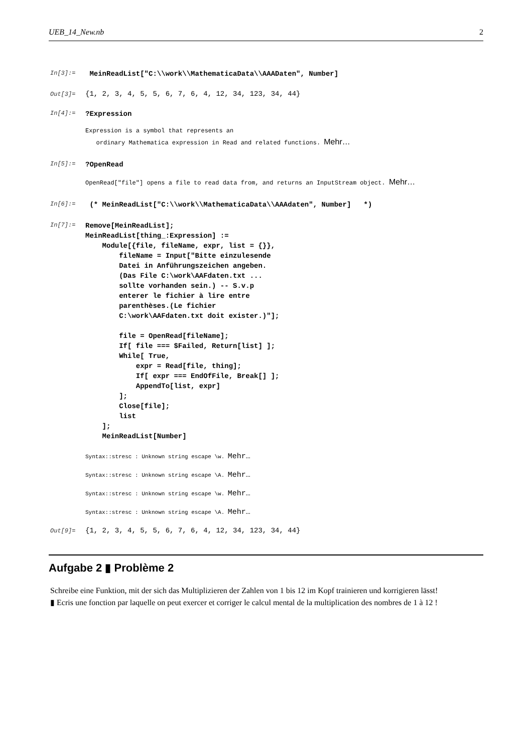UEB_14_New.nb 2
In[3]:=
MeinReadList["C:\\work\\MathematicaData\\AAADaten", Number]
Out[3]=
{1, 2, 3, 4, 5, 5, 6, 7, 6, 4, 12, 34, 123, 34, 44}
In[4]:=
?Expression
Expression is a symbol that represents an ordinary Mathematica expression in Read and related functions. Mehr…
In[5]:=
?OpenRead
OpenRead["file"] opens a file to read data from, and returns an InputStream object. Mehr…
In[6]:=
(* MeinReadList["C:\\work\\MathematicaData\\AAAdaten", Number] *)
In[7]:=
Remove[MeinReadList]; MeinReadList[thing_:Expression] := Module[{file, fileName, expr, list = {}}, fileName = Input["Bitte einzulesende Datei in Anführungszeichen angeben. (Das File C:\work\AAFdaten.txt ... sollte vorhanden sein.) -- S.v.p enterer le fichier à lire entre parenthèses.(Le fichier C:\work\AAFdaten.txt doit exister.)"]; file = OpenRead[fileName]; If[ file === $Failed, Return[list] ]; While[ True, expr = Read[file, thing]; If[ expr === EndOfFile, Break[] ]; AppendTo[list, expr] ]; Close[file]; list ]; MeinReadList[Number]
Syntax::stresc : Unknown string escape \w. Mehr…
Syntax::stresc : Unknown string escape \A. Mehr…
Syntax::stresc : Unknown string escape \w. Mehr…
Syntax::stresc : Unknown string escape \A. Mehr…
Out[9]=
{1, 2, 3, 4, 5, 5, 6, 7, 6, 4, 12, 34, 123, 34, 44}
Aufgabe 2 ▮ Problème 2
Schreibe eine Funktion, mit der sich das Multiplizieren der Zahlen von 1 bis 12 im Kopf trainieren und korrigieren lässt!
▮ Ecris une fonction par laquelle on peut exercer et corriger le calcul mental de la multiplication des nombres de 1 à 12 !